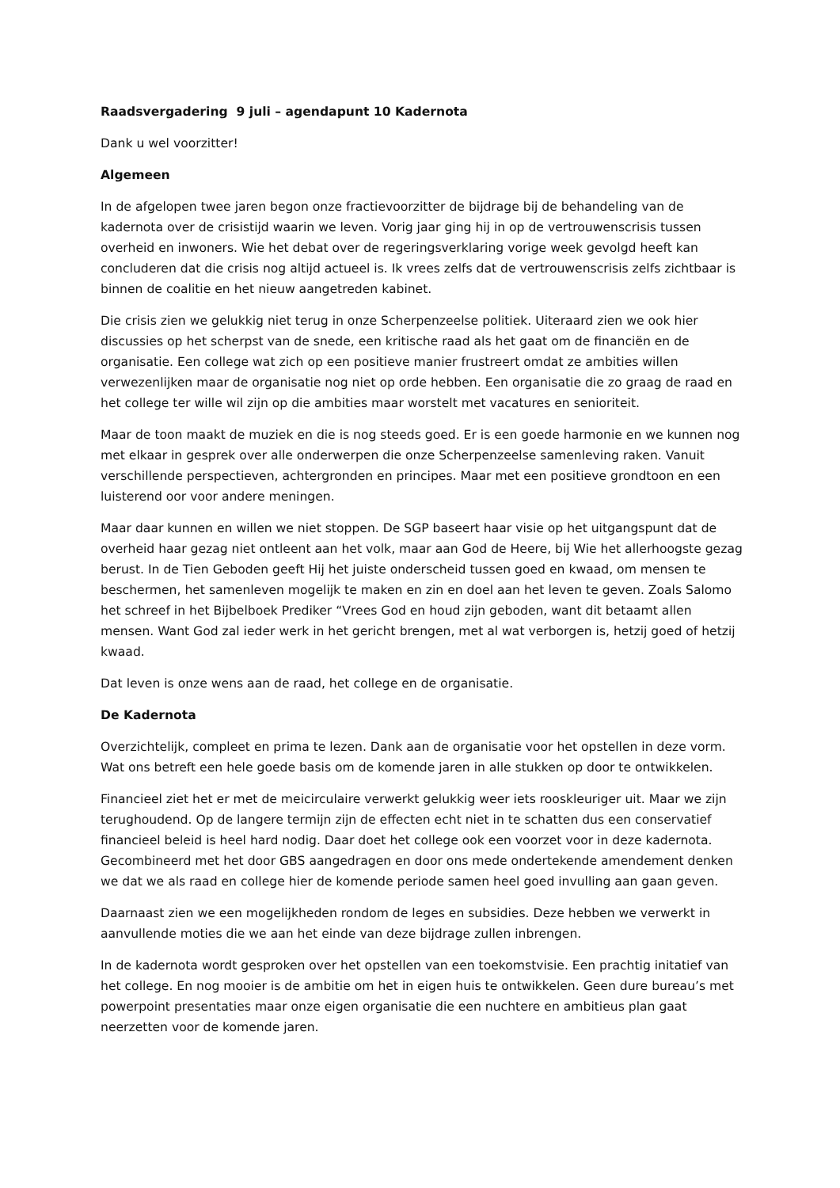Raadsvergadering 9 juli – agendapunt 10 Kadernota
Dank u wel voorzitter!
Algemeen
In de afgelopen twee jaren begon onze fractievoorzitter de bijdrage bij de behandeling van de kadernota over de crisistijd waarin we leven. Vorig jaar ging hij in op de vertrouwenscrisis tussen overheid en inwoners. Wie het debat over de regeringsverklaring vorige week gevolgd heeft kan concluderen dat die crisis nog altijd actueel is. Ik vrees zelfs dat de vertrouwenscrisis zelfs zichtbaar is binnen de coalitie en het nieuw aangetreden kabinet.
Die crisis zien we gelukkig niet terug in onze Scherpenzeelse politiek. Uiteraard zien we ook hier discussies op het scherpst van de snede, een kritische raad als het gaat om de financiën en de organisatie. Een college wat zich op een positieve manier frustreert omdat ze ambities willen verwezenlijken maar de organisatie nog niet op orde hebben. Een organisatie die zo graag de raad en het college ter wille wil zijn op die ambities maar worstelt met vacatures en senioriteit.
Maar de toon maakt de muziek en die is nog steeds goed. Er is een goede harmonie en we kunnen nog met elkaar in gesprek over alle onderwerpen die onze Scherpenzeelse samenleving raken. Vanuit verschillende perspectieven, achtergronden en principes. Maar met een positieve grondtoon en een luisterend oor voor andere meningen.
Maar daar kunnen en willen we niet stoppen. De SGP baseert haar visie op het uitgangspunt dat de overheid haar gezag niet ontleent aan het volk, maar aan God de Heere, bij Wie het allerhoogste gezag berust. In de Tien Geboden geeft Hij het juiste onderscheid tussen goed en kwaad, om mensen te beschermen, het samenleven mogelijk te maken en zin en doel aan het leven te geven. Zoals Salomo het schreef in het Bijbelboek Prediker “Vrees God en houd zijn geboden, want dit betaamt allen mensen. Want God zal ieder werk in het gericht brengen, met al wat verborgen is, hetzij goed of hetzij kwaad.
Dat leven is onze wens aan de raad, het college en de organisatie.
De Kadernota
Overzichtelijk, compleet en prima te lezen. Dank aan de organisatie voor het opstellen in deze vorm. Wat ons betreft een hele goede basis om de komende jaren in alle stukken op door te ontwikkelen.
Financieel ziet het er met de meicirculaire verwerkt gelukkig weer iets rooskleuriger uit. Maar we zijn terughoudend. Op de langere termijn zijn de effecten echt niet in te schatten dus een conservatief financieel beleid is heel hard nodig. Daar doet het college ook een voorzet voor in deze kadernota. Gecombineerd met het door GBS aangedragen en door ons mede ondertekende amendement denken we dat we als raad en college hier de komende periode samen heel goed invulling aan gaan geven.
Daarnaast zien we een mogelijkheden rondom de leges en subsidies. Deze hebben we verwerkt in aanvullende moties die we aan het einde van deze bijdrage zullen inbrengen.
In de kadernota wordt gesproken over het opstellen van een toekomstvisie. Een prachtig initatief van het college. En nog mooier is de ambitie om het in eigen huis te ontwikkelen. Geen dure bureau’s met powerpoint presentaties maar onze eigen organisatie die een nuchtere en ambitieus plan gaat neerzetten voor de komende jaren.